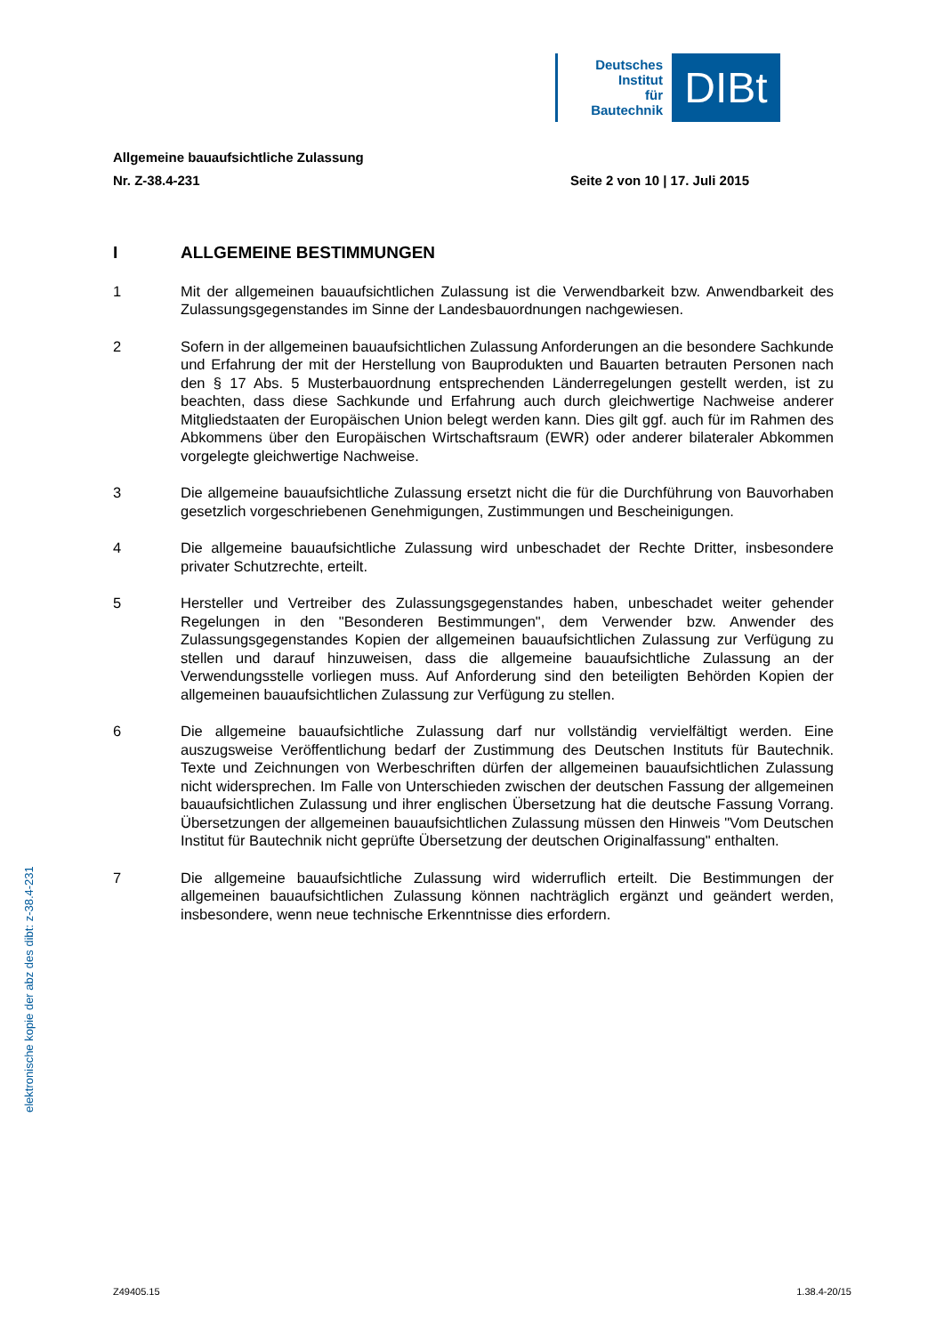Deutsches
Institut
für
Bautechnik
DIBt
Allgemeine bauaufsichtliche Zulassung
Nr. Z-38.4-231 Seite 2 von 10 | 17. Juli 2015
I ALLGEMEINE BESTIMMUNGEN
1 Mit der allgemeinen bauaufsichtlichen Zulassung ist die Verwendbarkeit bzw. Anwendbarkeit des Zulassungsgegenstandes im Sinne der Landesbauordnungen nachgewiesen.
2 Sofern in der allgemeinen bauaufsichtlichen Zulassung Anforderungen an die besondere Sachkunde und Erfahrung der mit der Herstellung von Bauprodukten und Bauarten betrauten Personen nach den § 17 Abs. 5 Musterbauordnung entsprechenden Länder­regelungen gestellt werden, ist zu beachten, dass diese Sachkunde und Erfahrung auch durch gleichwertige Nachweise anderer Mitgliedstaaten der Europäischen Union belegt werden kann. Dies gilt ggf. auch für im Rahmen des Abkommens über den Europäischen Wirtschaftsraum (EWR) oder anderer bilateraler Abkommen vorgelegte gleichwertige Nach­weise.
3 Die allgemeine bauaufsichtliche Zulassung ersetzt nicht die für die Durchführung von Bau­vorhaben gesetzlich vorgeschriebenen Genehmigungen, Zustimmungen und Bescheini­gungen.
4 Die allgemeine bauaufsichtliche Zulassung wird unbeschadet der Rechte Dritter, insbeson­dere privater Schutzrechte, erteilt.
5 Hersteller und Vertreiber des Zulassungsgegenstandes haben, unbeschadet weiter gehender Regelungen in den "Besonderen Bestimmungen", dem Verwender bzw. Anwender des Zulassungsgegenstandes Kopien der allgemeinen bauaufsichtlichen Zulassung zur Verfügung zu stellen und darauf hinzuweisen, dass die allgemeine bauaufsichtliche Zulassung an der Verwendungsstelle vorliegen muss. Auf Anforderung sind den beteiligten Behörden Kopien der allgemeinen bauaufsichtlichen Zulassung zur Verfügung zu stellen.
6 Die allgemeine bauaufsichtliche Zulassung darf nur vollständig vervielfältigt werden. Eine auszugsweise Veröffentlichung bedarf der Zustimmung des Deutschen Instituts für Bau­technik. Texte und Zeichnungen von Werbeschriften dürfen der allgemeinen bauaufsicht­lichen Zulassung nicht widersprechen. Im Falle von Unterschieden zwischen der deutschen Fassung der allgemeinen bauaufsichtlichen Zulassung und ihrer englischen Übersetzung hat die deutsche Fassung Vorrang. Übersetzungen der allgemeinen bauaufsichtlichen Zulassung müssen den Hinweis "Vom Deutschen Institut für Bautechnik nicht geprüfte Über­setzung der deutschen Originalfassung" enthalten.
7 Die allgemeine bauaufsichtliche Zulassung wird widerruflich erteilt. Die Bestimmungen der allgemeinen bauaufsichtlichen Zulassung können nachträglich ergänzt und geändert werden, insbesondere, wenn neue technische Erkenntnisse dies erfordern.
elektronische kopie der abz des dibt: z-38.4-231
Z49405.15 1.38.4-20/15